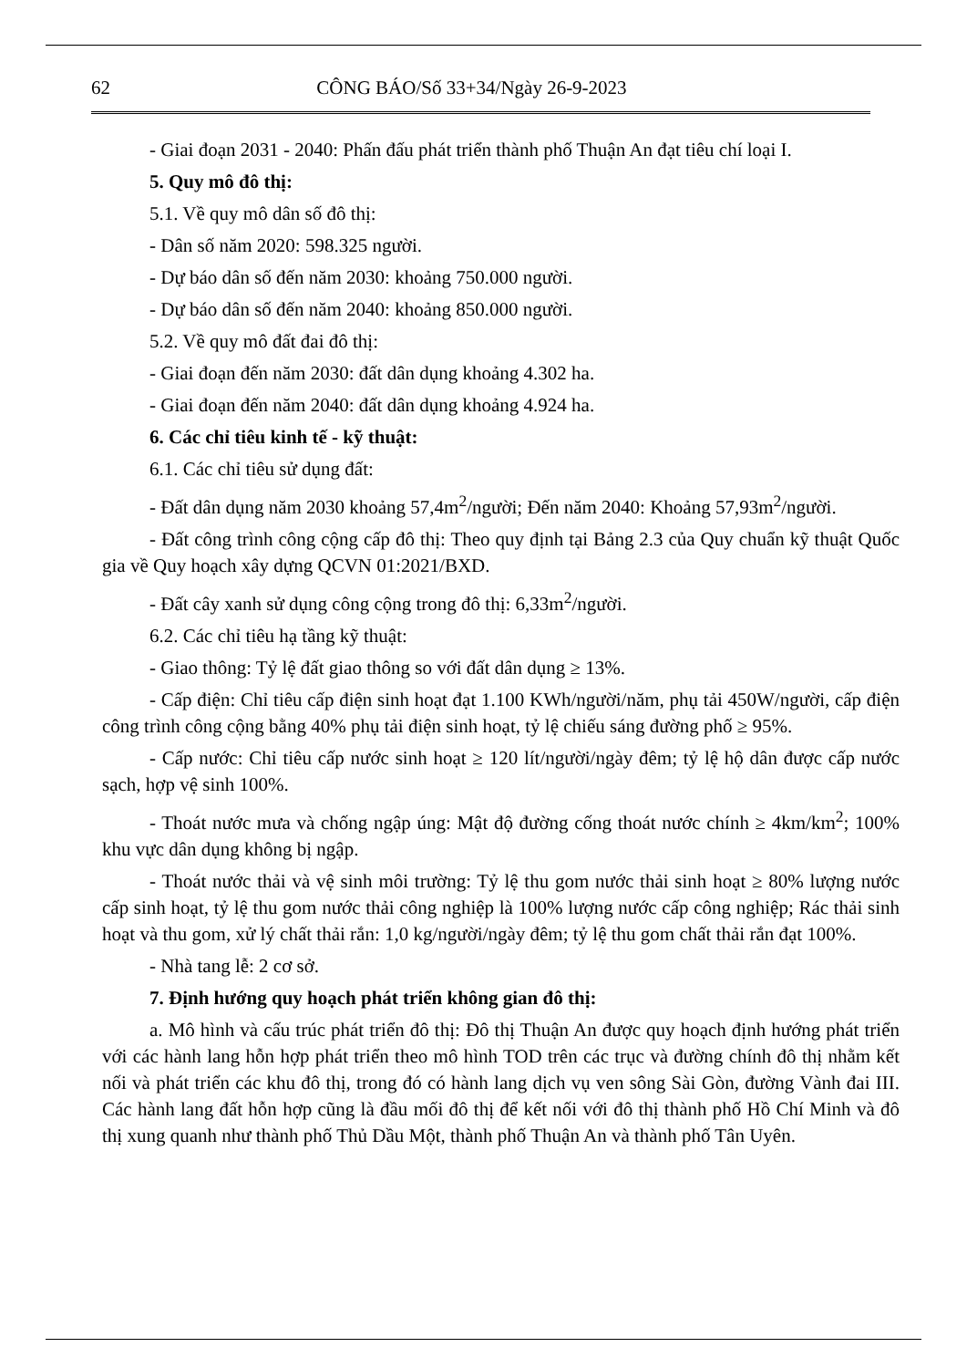62 CÔNG BÁO/Số 33+34/Ngày 26-9-2023
- Giai đoạn 2031 - 2040: Phấn đấu phát triển thành phố Thuận An đạt tiêu chí loại I.
5. Quy mô đô thị:
5.1. Về quy mô dân số đô thị:
- Dân số năm 2020: 598.325 người.
- Dự báo dân số đến năm 2030: khoảng 750.000 người.
- Dự báo dân số đến năm 2040: khoảng 850.000 người.
5.2. Về quy mô đất đai đô thị:
- Giai đoạn đến năm 2030: đất dân dụng khoảng 4.302 ha.
- Giai đoạn đến năm 2040: đất dân dụng khoảng 4.924 ha.
6. Các chỉ tiêu kinh tế - kỹ thuật:
6.1. Các chỉ tiêu sử dụng đất:
- Đất dân dụng năm 2030 khoảng 57,4m<sup>2</sup>/người; Đến năm 2040: Khoảng 57,93m<sup>2</sup>/người.
- Đất công trình công cộng cấp đô thị: Theo quy định tại Bảng 2.3 của Quy chuẩn kỹ thuật Quốc gia về Quy hoạch xây dựng QCVN 01:2021/BXD.
- Đất cây xanh sử dụng công cộng trong đô thị: 6,33m<sup>2</sup>/người.
6.2. Các chỉ tiêu hạ tầng kỹ thuật:
- Giao thông: Tỷ lệ đất giao thông so với đất dân dụng ≥ 13%.
- Cấp điện: Chỉ tiêu cấp điện sinh hoạt đạt 1.100 KWh/người/năm, phụ tải 450W/người, cấp điện công trình công cộng bằng 40% phụ tải điện sinh hoạt, tỷ lệ chiếu sáng đường phố ≥ 95%.
- Cấp nước: Chỉ tiêu cấp nước sinh hoạt ≥ 120 lít/người/ngày đêm; tỷ lệ hộ dân được cấp nước sạch, hợp vệ sinh 100%.
- Thoát nước mưa và chống ngập úng: Mật độ đường cống thoát nước chính ≥ 4km/km<sup>2</sup>; 100% khu vực dân dụng không bị ngập.
- Thoát nước thải và vệ sinh môi trường: Tỷ lệ thu gom nước thải sinh hoạt ≥ 80% lượng nước cấp sinh hoạt, tỷ lệ thu gom nước thải công nghiệp là 100% lượng nước cấp công nghiệp; Rác thải sinh hoạt và thu gom, xử lý chất thải rắn: 1,0 kg/người/ngày đêm; tỷ lệ thu gom chất thải rắn đạt 100%.
- Nhà tang lễ: 2 cơ sở.
7. Định hướng quy hoạch phát triển không gian đô thị:
a. Mô hình và cấu trúc phát triển đô thị: Đô thị Thuận An được quy hoạch định hướng phát triển với các hành lang hỗn hợp phát triển theo mô hình TOD trên các trục và đường chính đô thị nhằm kết nối và phát triển các khu đô thị, trong đó có hành lang dịch vụ ven sông Sài Gòn, đường Vành đai III. Các hành lang đất hỗn hợp cũng là đầu mối đô thị để kết nối với đô thị thành phố Hồ Chí Minh và đô thị xung quanh như thành phố Thủ Dầu Một, thành phố Thuận An và thành phố Tân Uyên.